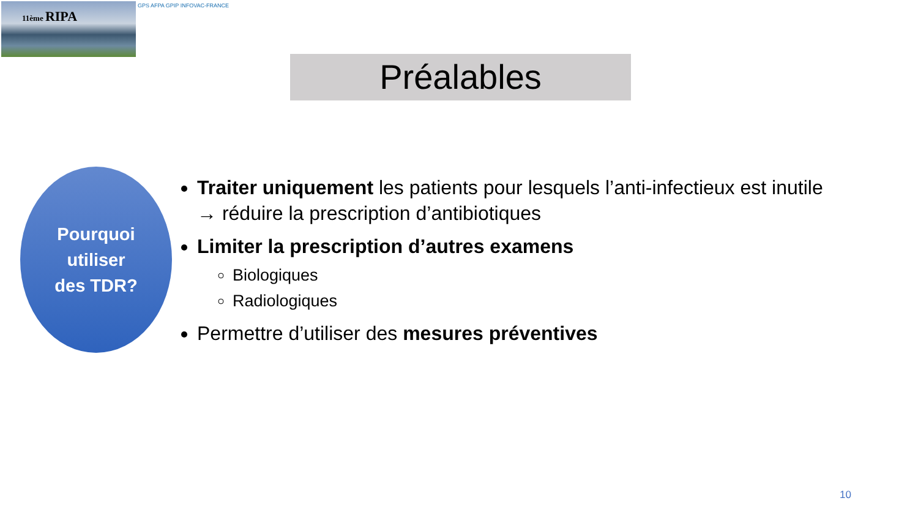11ème RIPA GPS AFPA GPIP INFOVAC-FRANCE
Préalables
Pourquoi
utiliser
des TDR?
Traiter uniquement les patients pour lesquels l’anti-infectieux est inutile
→ réduire la prescription d’antibiotiques
Limiter la prescription d’autres examens
Biologiques
Radiologiques
Permettre d’utiliser des mesures préventives
10